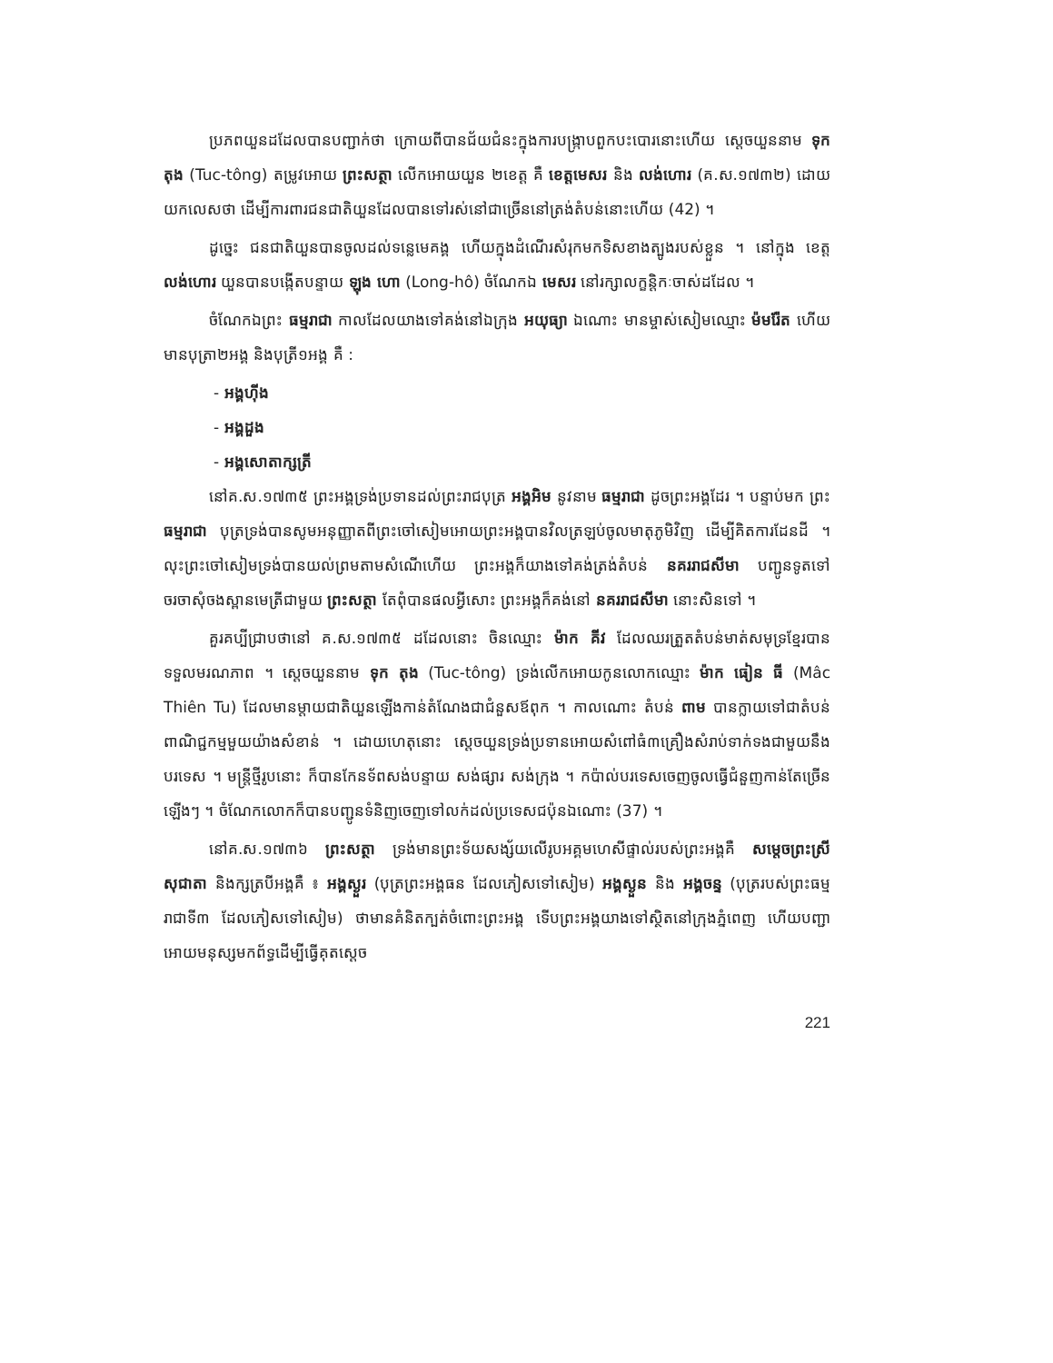ប្រភពយួនដដែលបានបញ្ជាក់ថា ក្រោយពីបានជ័យជំនះក្នុងការបង្ក្រាបពួកបះបោរនោះហើយ ស្តេចយួននាម ទុក តុង (Tuc-tông) តម្រូវអោយ ព្រះសត្ថា លើកអោយយួន ២ខេត្ត គឺ ខេត្តមេសរ និង លង់ហោរ (គ.ស.១៧៣២) ដោយយកលេសថា ដើម្បីការពារជនជាតិយួនដែលបានទៅរស់នៅជាច្រើននៅត្រង់តំបន់នោះហើយ (42) ។
ដូច្នេះ ជនជាតិយួនបានចូលដល់ទន្លេមេគង្គ ហើយក្នុងដំណើរសំរុកមកទិសខាងត្បូងរបស់ខ្លួន ។ នៅក្នុង ខេត្ត លង់ហោរ យួនបានបង្កើតបន្ទាយ ឡុង ហោ (Long-hô) ចំណែកឯ មេសរ នៅរក្សាលក្ខន្តិកៈចាស់ដដែល ។
ចំណែកឯព្រះ ធម្មរាជា កាលដែលយាងទៅគង់នៅឯក្រុង អយុធ្យា ឯណោះ មានម្ចាស់សៀមឈ្មោះ ម៉មរ៉ែត ហើយមានបុត្រា២អង្គ និងបុត្រី១អង្គ គឺ :
- អង្គហ៊ីង
- អង្គដួង
- អង្គសោតាក្សត្រី
នៅគ.ស.១៧៣៥ ព្រះអង្គទ្រង់ប្រទានដល់ព្រះរាជបុត្រ អង្គអិម នូវនាម ធម្មរាជា ដូចព្រះអង្គដែរ ។ បន្ទាប់មក ព្រះធម្មរាជា បុត្រទ្រង់បានសូមអនុញ្ញាតពីព្រះចៅសៀមអោយព្រះអង្គបានវិលត្រឡប់ចូលមាតុភូមិវិញ ដើម្បីគិតការដែនដី ។ លុះព្រះចៅសៀមទ្រង់បានយល់ព្រមតាមសំណើហើយ ព្រះអង្គក៏យាងទៅគង់ត្រង់តំបន់ នគររាជសីមា បញ្ជូនទូតទៅចរចាសុំចងស្ពានមេត្រីជាមួយ ព្រះសត្ថា តែពុំបានផលអ្វីសោះ ព្រះអង្គក៏គង់នៅ នគររាជសីមា នោះសិនទៅ ។
គួរគប្បីជ្រាបថានៅ គ.ស.១៧៣៥ ដដែលនោះ ចិនឈ្មោះ ម៉ាក គីវ ដែលឈរត្រួតតំបន់មាត់សមុទ្រខ្មែរបានទទួលមរណភាព ។ ស្តេចយួននាម ទុក តុង (Tuc-tông) ទ្រង់លើកអោយកូនលោកឈ្មោះ ម៉ាក ធៀន ធី (Mâc Thiên Tu) ដែលមានម្តាយជាតិយួនឡើងកាន់តំណែងជាជំនួសឪពុក ។ កាលណោះ តំបន់ ពាម បានក្លាយទៅជាតំបន់ពាណិជ្ជកម្មមួយយ៉ាងសំខាន់ ។ ដោយហេតុនោះ ស្តេចយួនទ្រង់ប្រទានអោយសំពៅធំ៣គ្រឿងសំរាប់ទាក់ទងជាមួយនឹងបរទេស ។ មន្ត្រីថ្មីរូបនោះ ក៏បានកែនទ័ពសង់បន្ទាយ សង់ផ្សារ សង់ក្រុង ។ កប៉ាល់បរទេសចេញចូលធ្វើជំនួញកាន់តែច្រើនឡើងៗ ។ ចំណែកលោកក៏បានបញ្ជូនទំនិញចេញទៅលក់ដល់ប្រទេសជប៉ុនឯណោះ (37) ។
នៅគ.ស.១៧៣៦ ព្រះសត្ថា ទ្រង់មានព្រះទ័យសង្ស័យលើរូបអគ្គមហេសីផ្ទាល់របស់ព្រះអង្គគឺ សម្តេចព្រះស្រីសុជាតា និងក្សត្របីអង្គគឺ ៖ អង្គស្ងួរ (បុត្រព្រះអង្គធន ដែលភៀសទៅសៀម) អង្គស្ងួន និង អង្គចន្ទ (បុត្ររបស់ព្រះធម្មរាជាទី៣ ដែលភៀសទៅសៀម) ថាមានគំនិតក្បត់ចំពោះព្រះអង្គ ទើបព្រះអង្គយាងទៅស្ថិតនៅក្រុងភ្នំពេញ ហើយបញ្ជាអោយមនុស្សមកព័ទ្ធដើម្បីធ្វើគុតស្តេច
221